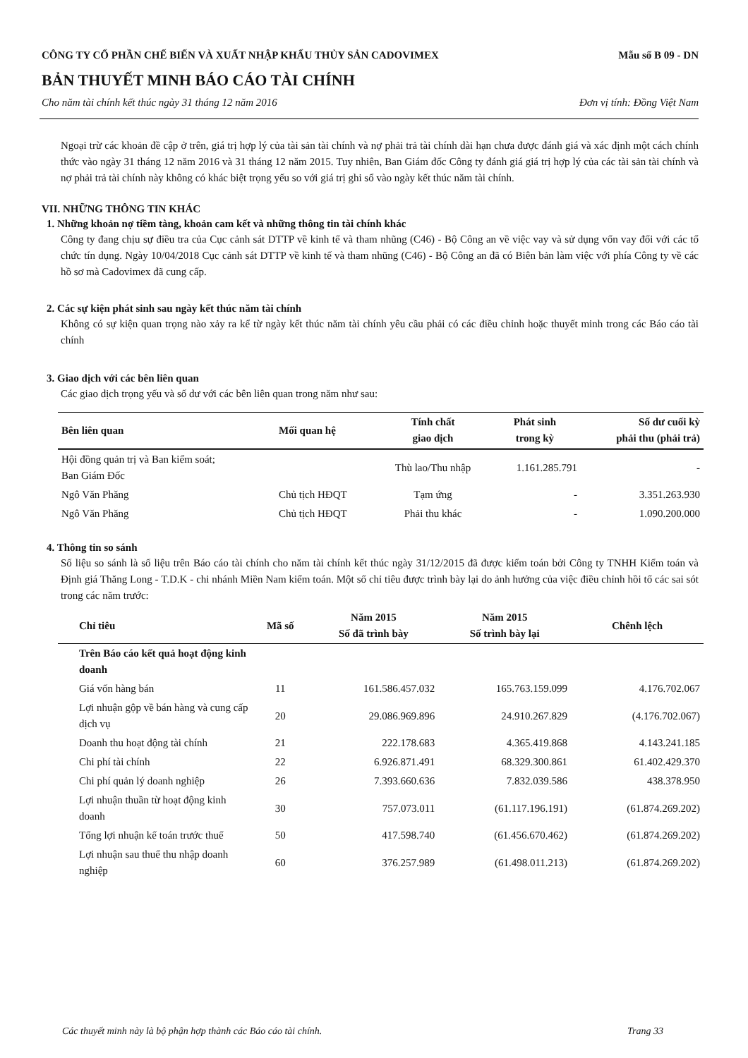CÔNG TY CỔ PHẦN CHẾ BIẾN VÀ XUẤT NHẬP KHẨU THỦY SẢN CADOVIMEX Mẫu số B 09 - DN
BẢN THUYẾT MINH BÁO CÁO TÀI CHÍNH
Cho năm tài chính kết thúc ngày 31 tháng 12 năm 2016 Đơn vị tính: Đồng Việt Nam
Ngoại trừ các khoản đề cập ở trên, giá trị hợp lý của tài sản tài chính và nợ phải trả tài chính dài hạn chưa được đánh giá và xác định một cách chính thức vào ngày 31 tháng 12 năm 2016 và 31 tháng 12 năm 2015. Tuy nhiên, Ban Giám đốc Công ty đánh giá giá trị hợp lý của các tài sản tài chính và nợ phải trả tài chính này không có khác biệt trọng yếu so với giá trị ghi sổ vào ngày kết thúc năm tài chính.
VII. NHỮNG THÔNG TIN KHÁC
1. Những khoản nợ tiềm tàng, khoản cam kết và những thông tin tài chính khác
Công ty đang chịu sự điều tra của Cục cảnh sát DTTP về kinh tế và tham nhũng (C46) - Bộ Công an về việc vay và sử dụng vốn vay đối với các tổ chức tín dụng. Ngày 10/04/2018 Cục cảnh sát DTTP về kinh tế và tham nhũng (C46) - Bộ Công an đã có Biên bản làm việc với phía Công ty về các hồ sơ mà Cadovimex đã cung cấp.
2. Các sự kiện phát sinh sau ngày kết thúc năm tài chính
Không có sự kiện quan trọng nào xảy ra kể từ ngày kết thúc năm tài chính yêu cầu phải có các điều chỉnh hoặc thuyết minh trong các Báo cáo tài chính
3. Giao dịch với các bên liên quan
Các giao dịch trọng yếu và số dư với các bên liên quan trong năm như sau:
| Bên liên quan | Mối quan hệ | Tính chất giao dịch | Phát sinh trong kỳ | Số dư cuối kỳ phải thu (phải trả) |
| --- | --- | --- | --- | --- |
| Hội đồng quản trị và Ban kiểm soát; Ban Giám Đốc | | Thù lao/Thu nhập | 1.161.285.791 | - |
| Ngô Văn Phăng | Chủ tịch HĐQT | Tạm ứng | - | 3.351.263.930 |
| Ngô Văn Phăng | Chủ tịch HĐQT | Phải thu khác | - | 1.090.200.000 |
4. Thông tin so sánh
Số liệu so sánh là số liệu trên Báo cáo tài chính cho năm tài chính kết thúc ngày 31/12/2015 đã được kiểm toán bởi Công ty TNHH Kiểm toán và Định giá Thăng Long - T.D.K - chi nhánh Miền Nam kiểm toán. Một số chỉ tiêu được trình bày lại do ảnh hưởng của việc điều chỉnh hồi tố các sai sót trong các năm trước:
| Chỉ tiêu | Mã số | Năm 2015 Số đã trình bày | Năm 2015 Số trình bày lại | Chênh lệch |
| --- | --- | --- | --- | --- |
| Trên Báo cáo kết quả hoạt động kinh doanh | | | | |
| Giá vốn hàng bán | 11 | 161.586.457.032 | 165.763.159.099 | 4.176.702.067 |
| Lợi nhuận gộp về bán hàng và cung cấp dịch vụ | 20 | 29.086.969.896 | 24.910.267.829 | (4.176.702.067) |
| Doanh thu hoạt động tài chính | 21 | 222.178.683 | 4.365.419.868 | 4.143.241.185 |
| Chi phí tài chính | 22 | 6.926.871.491 | 68.329.300.861 | 61.402.429.370 |
| Chi phí quản lý doanh nghiệp | 26 | 7.393.660.636 | 7.832.039.586 | 438.378.950 |
| Lợi nhuận thuần từ hoạt động kinh doanh | 30 | 757.073.011 | (61.117.196.191) | (61.874.269.202) |
| Tổng lợi nhuận kế toán trước thuế | 50 | 417.598.740 | (61.456.670.462) | (61.874.269.202) |
| Lợi nhuận sau thuế thu nhập doanh nghiệp | 60 | 376.257.989 | (61.498.011.213) | (61.874.269.202) |
Các thuyết minh này là bộ phận hợp thành các Báo cáo tài chính. Trang 33